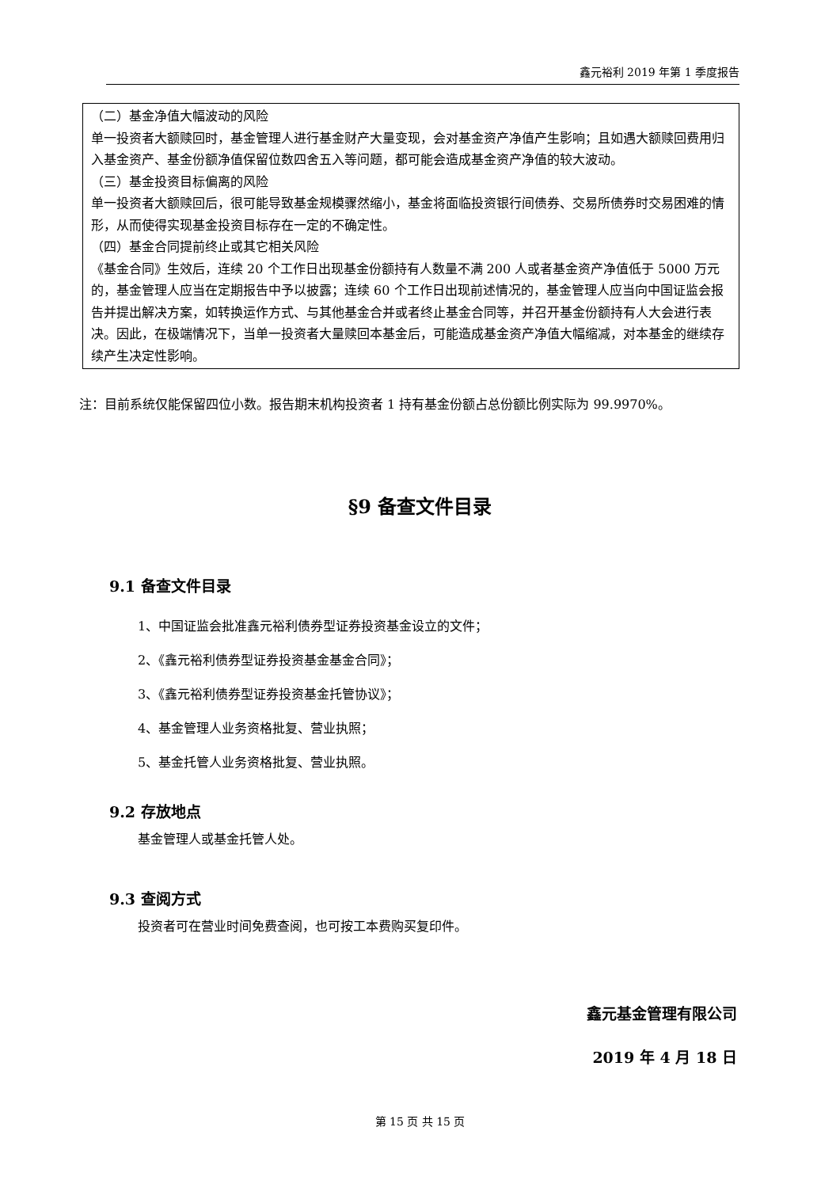鑫元裕利 2019 年第 1 季度报告
（二）基金净值大幅波动的风险
单一投资者大额赎回时，基金管理人进行基金财产大量变现，会对基金资产净值产生影响；且如遇大额赎回费用归入基金资产、基金份额净值保留位数四舍五入等问题，都可能会造成基金资产净值的较大波动。
（三）基金投资目标偏离的风险
单一投资者大额赎回后，很可能导致基金规模骤然缩小，基金将面临投资银行间债券、交易所债券时交易困难的情形，从而使得实现基金投资目标存在一定的不确定性。
（四）基金合同提前终止或其它相关风险
《基金合同》生效后，连续 20 个工作日出现基金份额持有人数量不满 200 人或者基金资产净值低于 5000 万元的，基金管理人应当在定期报告中予以披露；连续 60 个工作日出现前述情况的，基金管理人应当向中国证监会报告并提出解决方案，如转换运作方式、与其他基金合并或者终止基金合同等，并召开基金份额持有人大会进行表决。因此，在极端情况下，当单一投资者大量赎回本基金后，可能造成基金资产净值大幅缩减，对本基金的继续存续产生决定性影响。
注：目前系统仅能保留四位小数。报告期末机构投资者 1 持有基金份额占总份额比例实际为 99.9970%。
§9 备查文件目录
9.1 备查文件目录
1、中国证监会批准鑫元裕利债券型证券投资基金设立的文件；
2、《鑫元裕利债券型证券投资基金基金合同》；
3、《鑫元裕利债券型证券投资基金托管协议》；
4、基金管理人业务资格批复、营业执照；
5、基金托管人业务资格批复、营业执照。
9.2 存放地点
基金管理人或基金托管人处。
9.3 查阅方式
投资者可在营业时间免费查阅，也可按工本费购买复印件。
鑫元基金管理有限公司
2019 年 4 月 18 日
第 15 页 共 15 页